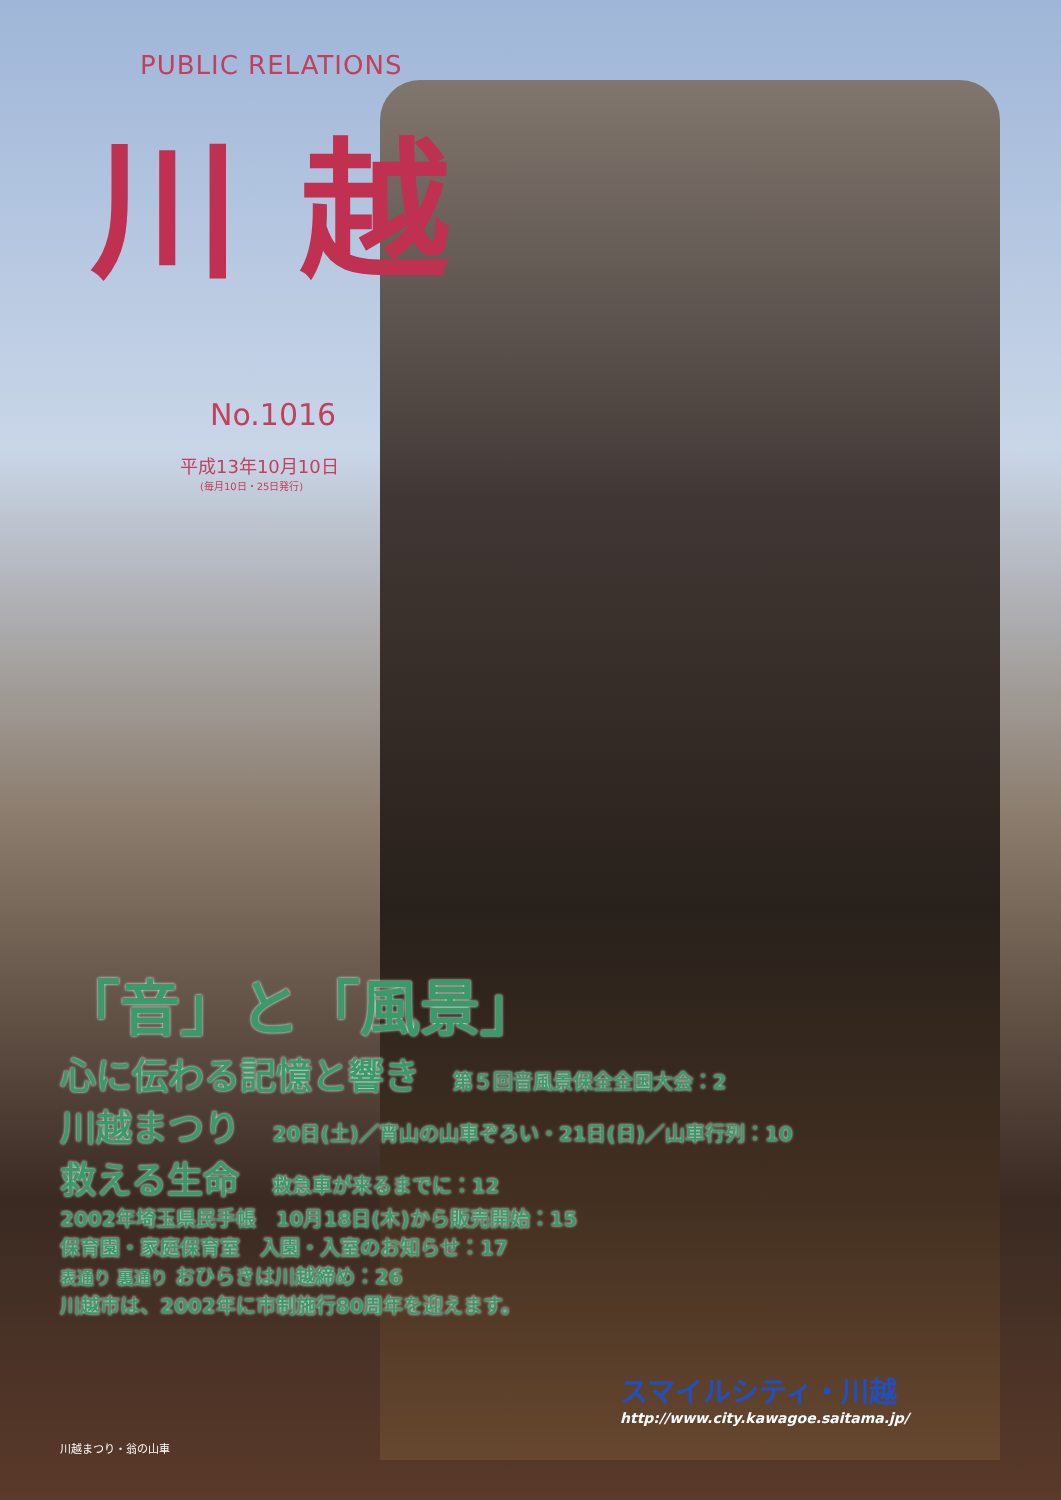PUBLIC RELATIONS
川越
No.1016
平成13年10月10日
(毎月10日・25日発行)
「音」と「風景」
心に伝わる記憶と響き 第５回音風景保全全国大会：2
川越まつり 20日(土)／宵山の山車ぞろい・21日(日)／山車行列：10
救える生命 救急車が来るまでに：12
2002年埼玉県民手帳　10月18日(木)から販売開始：15
保育園・家庭保育室　入園・入室のお知らせ：17
表通り 裏通り おひらきは川越締め：26
川越市は、2002年に市制施行80周年を迎えます。
スマイルシティ・川越
http://www.city.kawagoe.saitama.jp/
川越まつり・翁の山車